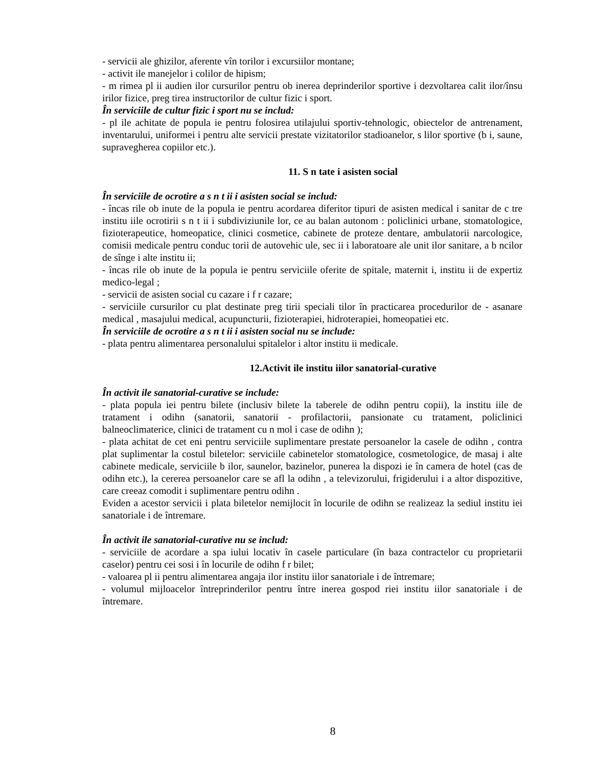- servicii ale ghizilor, aferente vîn torilor i excursiilor montane;
- activit ile manejelor i colilor de hipism;
- m rimea pl ii audien ilor cursurilor pentru ob inerea deprinderilor sportive i dezvoltarea calit ilor/însu irilor fizice, preg tirea instructorilor de cultur fizic i sport.
În serviciile de cultur fizic i sport nu se includ:
- pl ile achitate de popula ie pentru folosirea utilajului sportiv-tehnologic, obiectelor de antrenament, inventarului, uniformei i pentru alte servicii prestate vizitatorilor stadioanelor, s lilor sportive (b i, saune, supravegherea copiilor etc.).
11. S n tate i asisten social
În serviciile de ocrotire a s n t ii i asisten social se includ:
- încas rile ob inute de la popula ie pentru acordarea diferitor tipuri de asisten medical i sanitar de c tre institu iile ocrotirii s n t ii i subdiviziunile lor, ce au balan autonom : policlinici urbane, stomatologice, fizioterapeutice, homeopatice, clinici cosmetice, cabinete de proteze dentare, ambulatorii narcologice, comisii medicale pentru conduc torii de autovehic ule, sec ii i laboratoare ale unit ilor sanitare, a b ncilor de sînge i alte institu ii;
- încas rile ob inute de la popula ie pentru serviciile oferite de spitale, maternit i, institu ii de expertiz medico-legal ;
- servicii de asisten social cu cazare i f r cazare;
- serviciile cursurilor cu plat destinate preg tirii speciali tilor în practicarea procedurilor de - asanare medical , masajului medical, acupuncturii, fizioterapiei, hidroterapiei, homeopatiei etc.
În serviciile de ocrotire a s n t ii i asisten social nu se include:
- plata pentru alimentarea personalului spitalelor i altor institu ii medicale.
12.Activit ile institu iilor sanatorial-curative
În activit ile sanatorial-curative se include:
- plata popula iei pentru bilete (inclusiv bilete la taberele de odihn pentru copii), la institu iile de tratament i odihn (sanatorii, sanatorii - profilactorii, pansionate cu tratament, policlinici balneoclimaterice, clinici de tratament cu n mol i case de odihn );
- plata achitat de cet eni pentru serviciile suplimentare prestate persoanelor la casele de odihn , contra plat suplimentar la costul biletelor: serviciile cabinetelor stomatologice, cosmetologice, de masaj i alte cabinete medicale, serviciile b ilor, saunelor, bazinelor, punerea la dispozi ie în camera de hotel (cas de odihn etc.), la cererea persoanelor care se afl la odihn , a televizorului, frigiderului i a altor dispozitive, care creeaz comodit i suplimentare pentru odihn .
Eviden a acestor servicii i plata biletelor nemijlocit în locurile de odihn se realizeaz la sediul institu iei sanatoriale i de întremare.
În activit ile sanatorial-curative nu se includ:
- serviciile de acordare a spa iului locativ în casele particulare (în baza contractelor cu proprietarii caselor) pentru cei sosi i în locurile de odihn f r bilet;
- valoarea pl ii pentru alimentarea angaja ilor institu iilor sanatoriale i de întremare;
- volumul mijloacelor întreprinderilor pentru între inerea gospod riei institu iilor sanatoriale i de întremare.
8